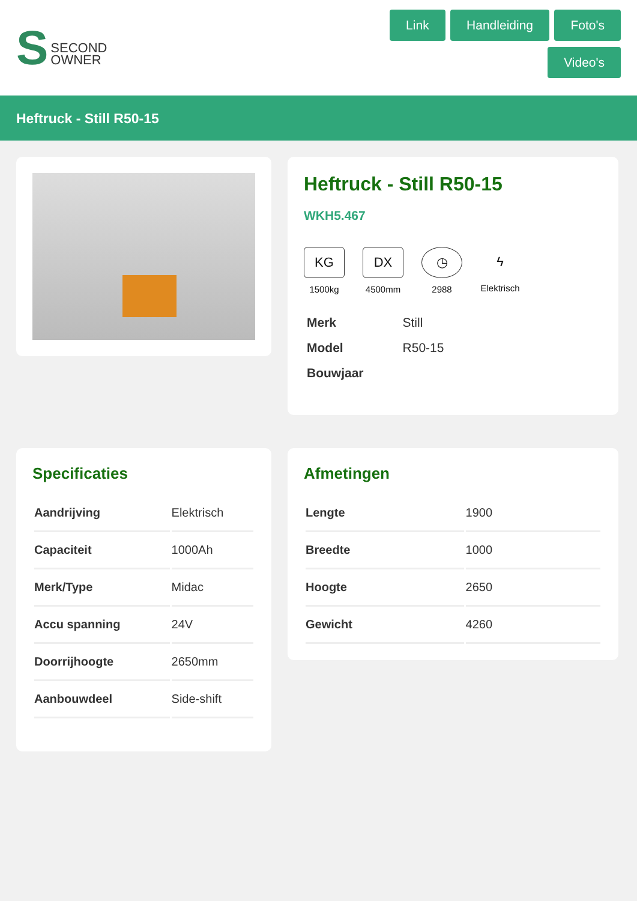S SECOND
OWNER
Link Handleiding Foto's Video's
Heftruck - Still R50-15
Heftruck - Still R50-15
WKH5.467
KG
1500kg
DX
4500mm
◷
2988
ϟ
Elektrisch
| Merk | Still |
| Model | R50-15 |
| Bouwjaar | |
Specificaties
| Aandrijving | Elektrisch |
| Capaciteit | 1000Ah |
| Merk/Type | Midac |
| Accu spanning | 24V |
| Doorrijhoogte | 2650mm |
| Aanbouwdeel | Side-shift |
Afmetingen
| Lengte | 1900 |
| Breedte | 1000 |
| Hoogte | 2650 |
| Gewicht | 4260 |